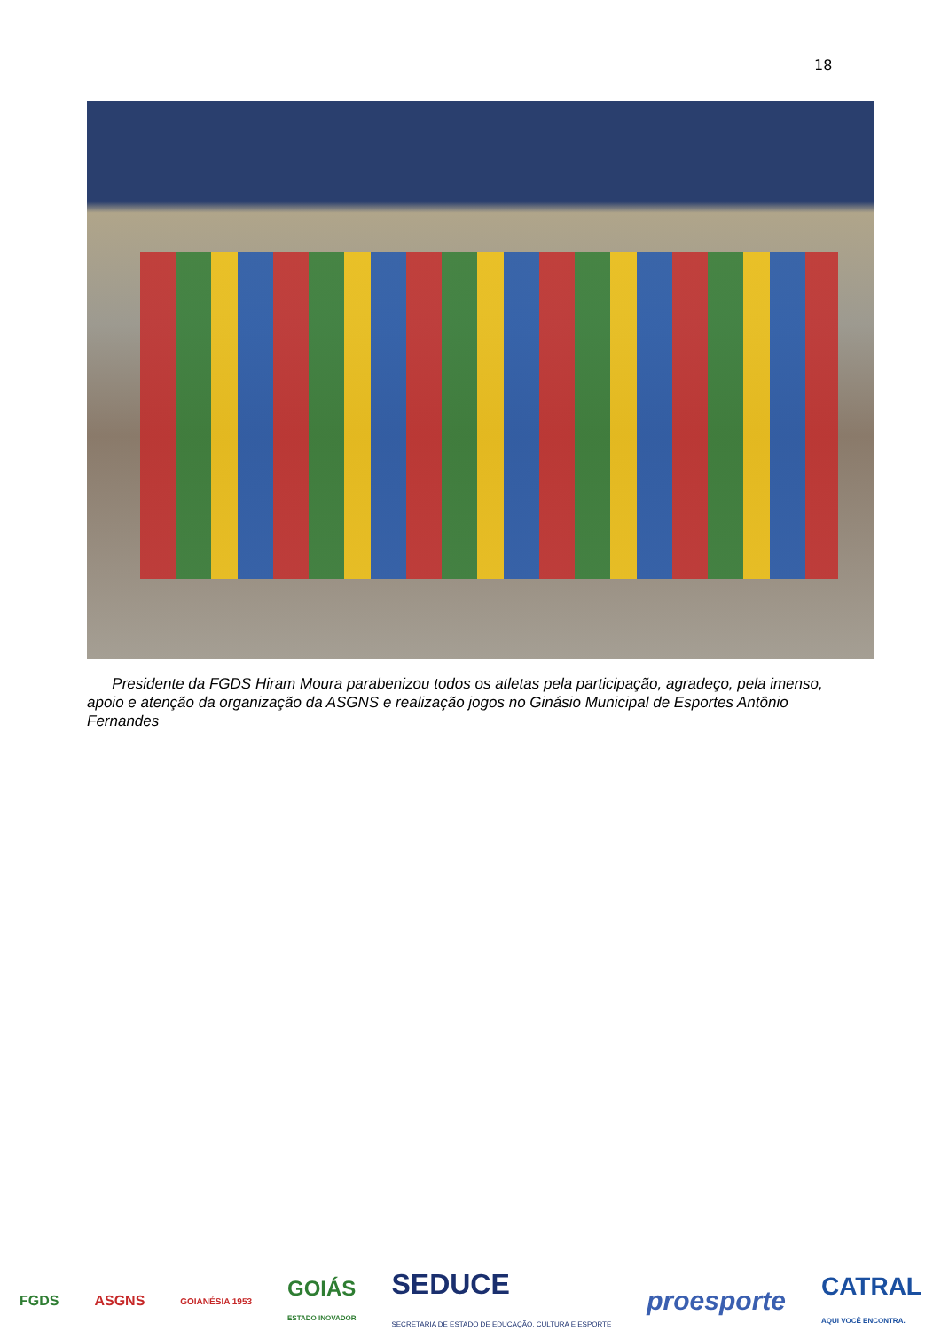18
Presidente da FGDS Hiram Moura parabenizou todos os atletas pela participação, agradeço, pela imenso, apoio e atenção da organização da ASGNS e realização jogos no Ginásio Municipal de Esportes Antônio Fernandes
FGDS ASGNS GOIANÉSIA 1953 GOIÁS
ESTADO INOVADOR SEDUCE
SECRETARIA DE ESTADO DE EDUCAÇÃO, CULTURA E ESPORTE proesporte CATRAL
AQUI VOCÊ ENCONTRA.